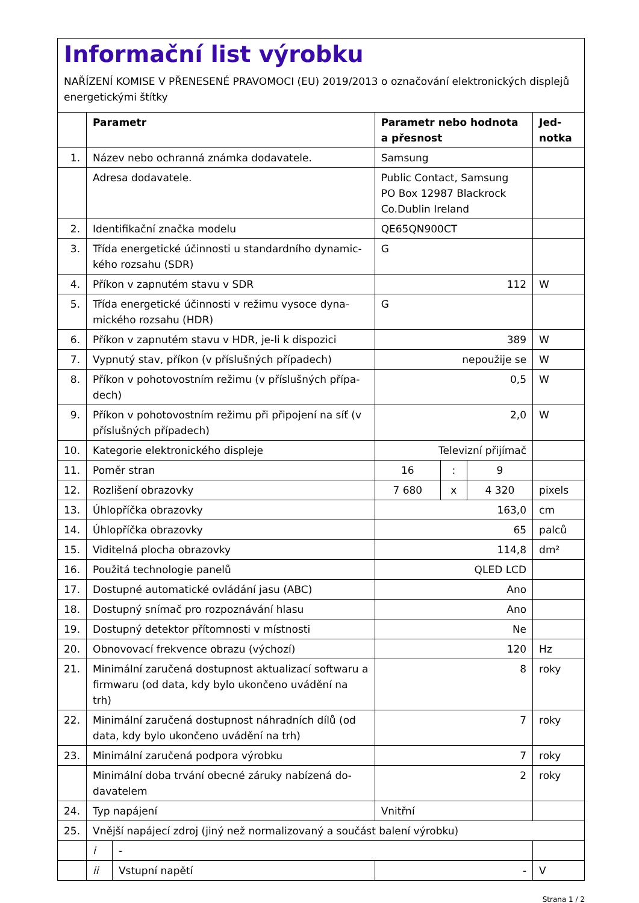Informační list výrobku
NAŘÍZENÍ KOMISE V PŘENESENÉ PRAVOMOCI (EU) 2019/2013 o označování elektronických displejů energetickými štítky
| | Parametr | | Parametr nebo hodnota a přesnost | | | Jed- notka |
| --- | --- | --- | --- | --- | --- | --- |
| 1. | Název nebo ochranná známka dodavatele. | | Samsung | | | |
| | Adresa dodavatele. | | Public Contact, Samsung PO Box 12987 Blackrock Co.Dublin Ireland | | | |
| 2. | Identifikační značka modelu | | QE65QN900CT | | | |
| 3. | Třída energetické účinnosti u standardního dynamic­kého rozsahu (SDR) | | G | | | |
| 4. | Příkon v zapnutém stavu v SDR | | 112 | | | W |
| 5. | Třída energetické účinnosti v režimu vysoce dyna­mického rozsahu (HDR) | | G | | | |
| 6. | Příkon v zapnutém stavu v HDR, je-li k dispozici | | 389 | | | W |
| 7. | Vypnutý stav, příkon (v příslušných případech) | | nepoužije se | | | W |
| 8. | Příkon v pohotovostním režimu (v příslušných přípa­dech) | | 0,5 | | | W |
| 9. | Příkon v pohotovostním režimu při připojení na síť (v příslušných případech) | | 2,0 | | | W |
| 10. | Kategorie elektronického displeje | | Televizní přijímač | | | |
| 11. | Poměr stran | | 16 | : | 9 | |
| 12. | Rozlišení obrazovky | | 7 680 | x | 4 320 | pixels |
| 13. | Úhlopříčka obrazovky | | 163,0 | | | cm |
| 14. | Úhlopříčka obrazovky | | 65 | | | palců |
| 15. | Viditelná plocha obrazovky | | 114,8 | | | dm² |
| 16. | Použitá technologie panelů | | QLED LCD | | | |
| 17. | Dostupné automatické ovládání jasu (ABC) | | Ano | | | |
| 18. | Dostupný snímač pro rozpoznávání hlasu | | Ano | | | |
| 19. | Dostupný detektor přítomnosti v místnosti | | Ne | | | |
| 20. | Obnovovací frekvence obrazu (výchozí) | | 120 | | | Hz |
| 21. | Minimální zaručená dostupnost aktualizací softwaru a firmwaru (od data, kdy bylo ukončeno uvádění na trh) | | 8 | | | roky |
| 22. | Minimální zaručená dostupnost náhradních dílů (od data, kdy bylo ukončeno uvádění na trh) | | 7 | | | roky |
| 23. | Minimální zaručená podpora výrobku | | 7 | | | roky |
| | Minimální doba trvání obecné záruky nabízená do­davatelem | | 2 | | | roky |
| 24. | Typ napájení | | Vnitřní | | | |
| 25. | Vnější napájecí zdroj (jiný než normalizovaný a součást balení výrobku) | | | | | |
| | i | - | | | | |
| | ii | Vstupní napětí | - | | | V |
Strana 1 / 2